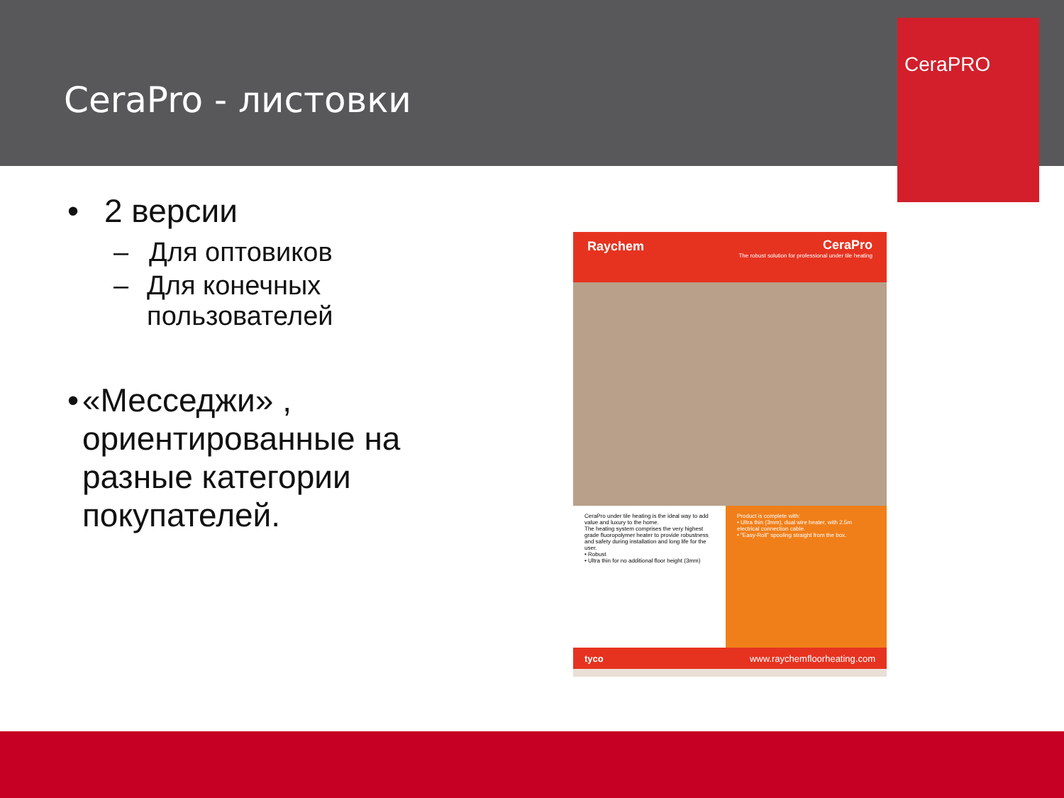CeraPro - листовки
CeraPRO
• 2 версии
– Для оптовиков
– Для конечных пользователей
• «Месседжи» , ориентированные на разные категории покупателей.
Raychem
CeraPro
The robust solution for professional under tile heating
CeraPro under tile heating is the ideal way to add value and luxury to the home.
The heating system comprises the very highest grade fluoropolymer heater to provide robustness and safety during installation and long life for the user.
• Robust
• Ultra thin for no additional floor height (3mm)
Product is complete with:
• Ultra thin (3mm), dual wire heater, with 2.5m electrical connection cable.
• "Easy-Roll" spooling straight from the box.
tyco www.raychemfloorheating.com